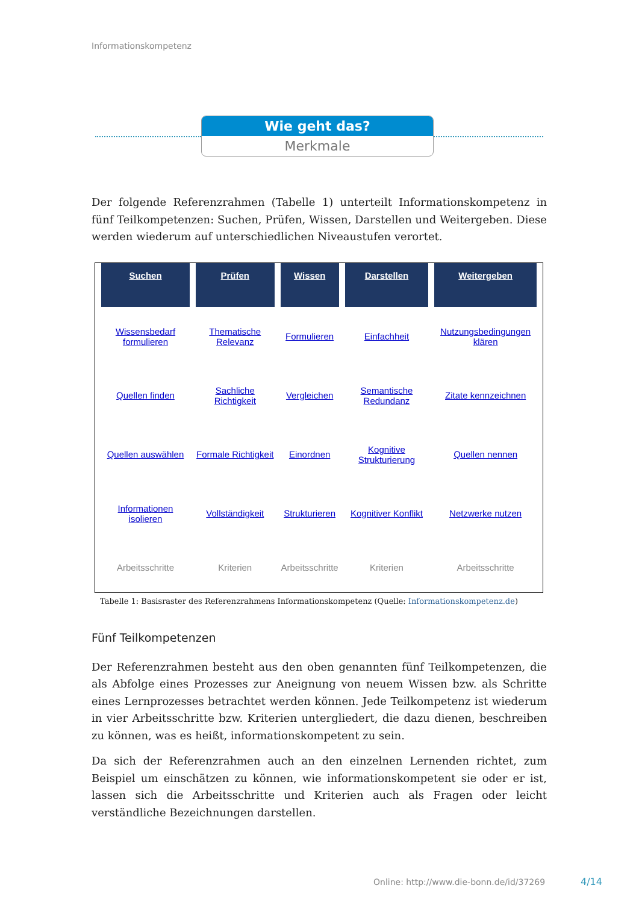Informationskompetenz
Wie geht das?
Merkmale
Der folgende Referenzrahmen (Tabelle 1) unterteilt Informationskompetenz in fünf Teil­kompetenzen: Suchen, Prüfen, Wissen, Darstellen und Weitergeben. Diese werden wie­derum auf unterschiedlichen Niveaustufen verortet.
| Suchen | Prüfen | Wissen | Darstellen | Weitergeben |
| --- | --- | --- | --- | --- |
| Wissensbedarf formulieren | Thematische Relevanz | Formulieren | Einfachheit | Nutzungsbedingun­gen klären |
| Quellen finden | Sachliche Richtigkeit | Vergleichen | Semantische Redundanz | Zitate kennzeichnen |
| Quellen auswählen | Formale Richtigkeit | Einordnen | Kognitive Strukturierung | Quellen nennen |
| Informationen isolieren | Vollständigkeit | Strukturieren | Kognitiver Konflikt | Netzwerke nutzen |
| Arbeitsschritte | Kriterien | Arbeitsschritte | Kriterien | Arbeitsschritte |
Tabelle 1: Basisraster des Referenzrahmens Informationskompetenz (Quelle: Informationskompetenz.de)
Fünf Teilkompetenzen
Der Referenzrahmen besteht aus den oben genannten fünf Teilkompetenzen, die als Abfol­ge eines Prozesses zur Aneignung von neuem Wissen bzw. als Schritte eines Lernprozesses betrachtet werden können. Jede Teilkompetenz ist wiederum in vier Arbeitsschritte bzw. Kriterien untergliedert, die dazu dienen, beschreiben zu können, was es heißt, informati­onskompetent zu sein.
Da sich der Referenzrahmen auch an den einzelnen Lernenden richtet, zum Beispiel um einschätzen zu können, wie informationskompetent sie oder er ist, lassen sich die Arbeits­schritte und Kriterien auch als Fragen oder leicht verständliche Bezeichnungen darstellen.
Online: http://www.die-bonn.de/id/37269
4/14